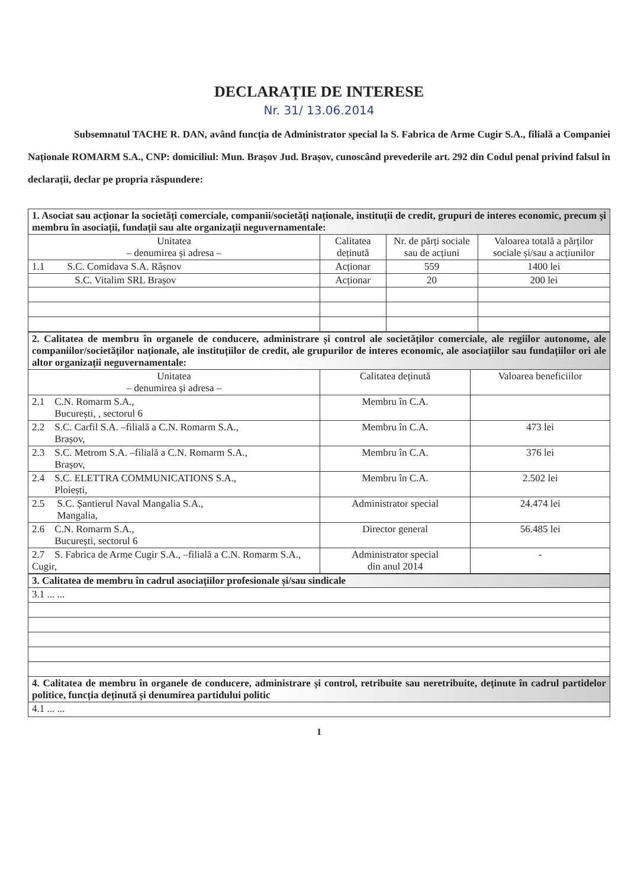DECLARAȚIE DE INTERESE
Nr. 31/ 13.06.2014
Subsemnatul TACHE R. DAN, având funcția de Administrator special la S. Fabrica de Arme Cugir S.A., filială a Companiei Naționale ROMARM S.A., CNP: domiciliul: Mun. Brașov Jud. Brașov, cunoscând prevederile art. 292 din Codul penal privind falsul în declarații, declar pe propria răspundere:
| 1. Asociat sau acționar la societăți comerciale, companii/societăți naționale, instituții de credit, grupuri de interes economic, precum și membru în asociații, fundații sau alte organizații neguvernamentale: | | | |
| Unitatea – denumirea și adresa – | Calitatea deținută | Nr. de părți sociale sau de acțiuni | Valoarea totală a părților sociale și/sau a acțiunilor |
| 1.1 S.C. Comidava S.A. Râșnov | Acționar | 559 | 1400 lei |
| S.C. Vitalim SRL Brașov | Acționar | 20 | 200 lei |
| 2. Calitatea de membru în organele de conducere, administrare și control ale societăților comerciale, ale regiilor autonome, ale companiilor/societăților naționale, ale instituțiilor de credit, ale grupurilor de interes economic, ale asociațiilor sau fundațiilor ori ale altor organizații neguvernamentale: | | |
| Unitatea – denumirea și adresa – | Calitatea deținută | Valoarea beneficiilor |
| 2.1 C.N. Romarm S.A., București, , sectorul 6 | Membru în C.A. | |
| 2.2 S.C. Carfil S.A. –filială a C.N. Romarm S.A., Brașov, | Membru în C.A. | 473 lei |
| 2.3 S.C. Metrom S.A. –filială a C.N. Romarm S.A., Brașov, | Membru în C.A. | 376 lei |
| 2.4 S.C. ELETTRA COMMUNICATIONS S.A., Ploiești, | Membru în C.A. | 2.502 lei |
| 2.5 S.C. Șantierul Naval Mangalia S.A., Mangalia, | Administrator special | 24.474 lei |
| 2.6 C.N. Romarm S.A., București, sectorul 6 | Director general | 56.485 lei |
| 2.7 S. Fabrica de Arme Cugir S.A., –filială a C.N. Romarm S.A., Cugir, | Administrator special din anul 2014 | - |
| 3. Calitatea de membru în cadrul asociațiilor profesionale și/sau sindicale |
| 3.1 ... ... |
| 4. Calitatea de membru în organele de conducere, administrare și control, retribuite sau neretribuite, deținute în cadrul partidelor politice, funcția deținută și denumirea partidului politic |
| 4.1 ... ... |
1